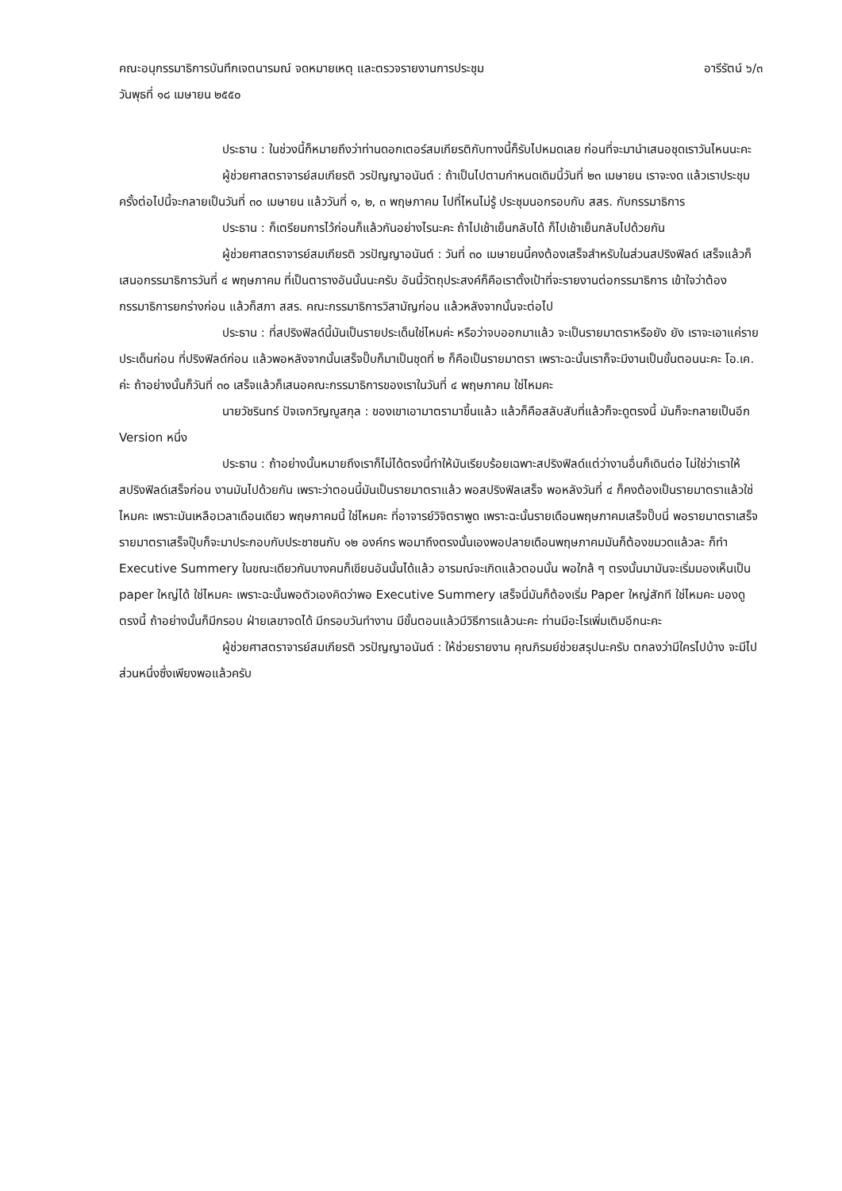คณะอนุกรรมาธิการบันทึกเจตนารมณ์ จดหมายเหตุ และตรวจรายงานการประชุม อารีรัตน์ ๖/๓
วันพุธที่ ๑๘ เมษายน ๒๕๕๐
ประธาน : ในช่วงนี้ก็หมายถึงว่าท่านดอกเตอร์สมเกียรติกับทางนี้ก็รับไปหมดเลย ก่อนที่จะมานำเสนอชุดเราวันไหนนะคะ
ผู้ช่วยศาสตราจารย์สมเกียรติ วรปัญญาอนันต์ : ถ้าเป็นไปตามกำหนดเดิมนี้วันที่ ๒๓ เมษายน เราจะงด แล้วเราประชุมครั้งต่อไปนี้จะกลายเป็นวันที่ ๓๐ เมษายน แล้ววันที่ ๑, ๒, ๓ พฤษภาคม ไปที่ไหนไม่รู้ ประชุมนอกรอบกับ สสร. กับกรรมาธิการ
ประธาน : ก็เตรียมการไว้ก่อนก็แล้วกันอย่างไรนะคะ ถ้าไปเช้าเย็นกลับได้ ก็ไปเช้าเย็นกลับไปด้วยกัน
ผู้ช่วยศาสตราจารย์สมเกียรติ วรปัญญาอนันต์ : วันที่ ๓๐ เมษายนนี้คงต้องเสร็จสำหรับในส่วนสปริงฟิลด์ เสร็จแล้วก็เสนอกรรมาธิการวันที่ ๔ พฤษภาคม ที่เป็นตารางอันนั้นนะครับ อันนี้วัตถุประสงค์ก็คือเราตั้งเป้าที่จะรายงานต่อกรรมาธิการ เข้าใจว่าต้องกรรมาธิการยกร่างก่อน แล้วก็สภา สสร. คณะกรรมาธิการวิสามัญก่อน แล้วหลังจากนั้นจะต่อไป
ประธาน : ที่สปริงฟิลด์นี้มันเป็นรายประเด็นใช่ไหมค่ะ หรือว่าจบออกมาแล้ว จะเป็นรายมาตราหรือยัง ยัง เราจะเอาแค่รายประเด็นก่อน ที่ปริงฟิลด์ก่อน แล้วพอหลังจากนั้นเสร็จปั๊บก็มาเป็นชุดที่ ๒ ก็คือเป็นรายมาตรา เพราะฉะนั้นเราก็จะมีงานเป็นขั้นตอนนะคะ โอ.เค. ค่ะ ถ้าอย่างนั้นก็วันที่ ๓๐ เสร็จแล้วก็เสนอคณะกรรมาธิการของเราในวันที่ ๔ พฤษภาคม ใช่ไหมคะ
นายวัชรินทร์ ปัจเจกวิญญูสกุล : ของเขาเอามาตรามาขึ้นแล้ว แล้วก็คือสลับสับที่แล้วก็จะดูตรงนี้ มันก็จะกลายเป็นอีก Version หนึ่ง
ประธาน : ถ้าอย่างนั้นหมายถึงเราก็ไม่ได้ตรงนี้ทำให้มันเรียบร้อยเฉพาะสปริงฟิลด์แต่ว่างานอื่นก็เดินต่อ ไม่ใช่ว่าเราให้สปริงฟิลด์เสร็จก่อน งานมันไปด้วยกัน เพราะว่าตอนนี้มันเป็นรายมาตราแล้ว พอสปริงฟิลเสร็จ พอหลังวันที่ ๔ ก็คงต้องเป็นรายมาตราแล้วใช่ไหมคะ เพราะมันเหลือเวลาเดือนเดียว พฤษภาคมนี้ ใช่ไหมคะ ที่อาจารย์วิจิตราพูด เพราะฉะนั้นรายเดือนพฤษภาคมเสร็จปั๊บนี่ พอรายมาตราเสร็จ รายมาตราเสร็จปุ๊บก็จะมาประกอบกับประชาชนกับ ๑๒ องค์กร พอมาถึงตรงนั้นเองพอปลายเดือนพฤษภาคมมันก็ต้องขมวดแล้วละ ก็ทำ Executive Summery ในขณะเดียวกันบางคนก็เขียนอันนั้นได้แล้ว อารมณ์จะเกิดแล้วตอนนั้น พอใกล้ ๆ ตรงนั้นมามันจะเริ่มมองเห็นเป็น paper ใหญ่ได้ ใช่ไหมคะ เพราะฉะนั้นพอตัวเองคิดว่าพอ Executive Summery เสร็จนี่มันก็ต้องเริ่ม Paper ใหญ่สักที ใช่ไหมคะ มองดูตรงนี้ ถ้าอย่างนั้นก็มีกรอบ ฝ่ายเลขาจดได้ มีกรอบวันทำงาน มีขั้นตอนแล้วมีวิธีการแล้วนะคะ ท่านมีอะไรเพิ่มเติมอีกนะคะ
ผู้ช่วยศาสตราจารย์สมเกียรติ วรปัญญาอนันต์ : ให้ช่วยรายงาน คุณภิรมย์ช่วยสรุปนะครับ ตกลงว่ามีใครไปบ้าง จะมีไปส่วนหนึ่งซึ่งเพียงพอแล้วครับ